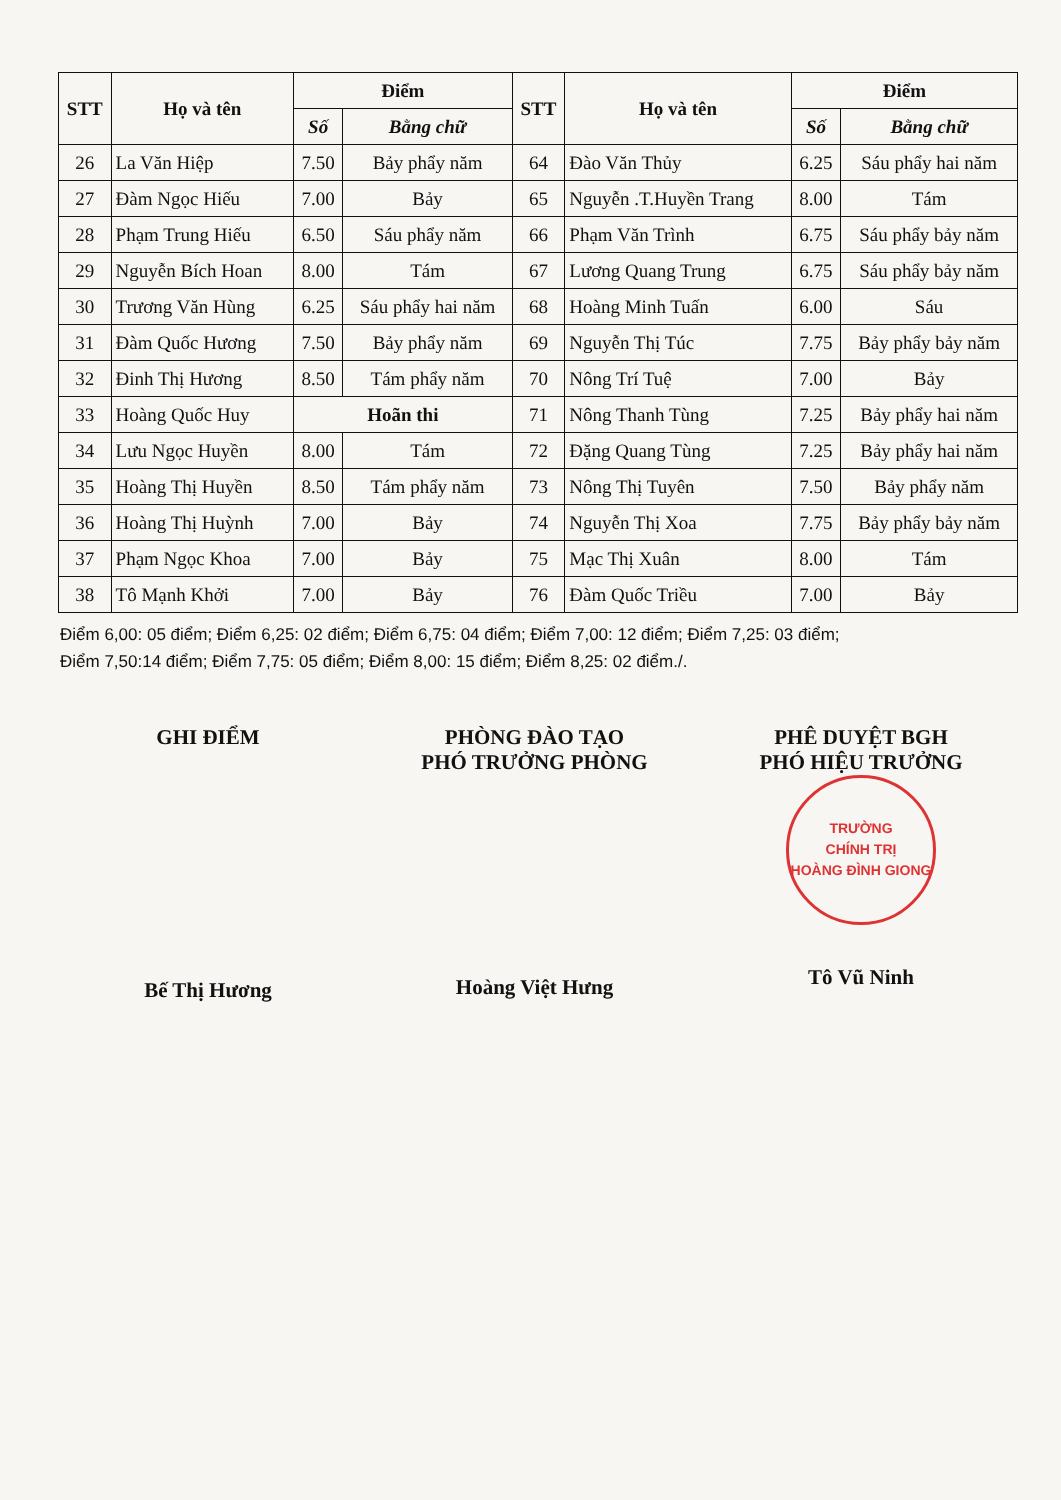| STT | Họ và tên | Điểm | | STT | Họ và tên | Điểm | |
| --- | --- | --- | --- | --- | --- | --- | --- |
| | | Số | Bằng chữ | | | Số | Bằng chữ |
| 26 | La Văn Hiệp | 7.50 | Bảy phẩy năm | 64 | Đào Văn Thủy | 6.25 | Sáu phẩy hai năm |
| 27 | Đàm Ngọc Hiếu | 7.00 | Bảy | 65 | Nguyễn .T.Huyền Trang | 8.00 | Tám |
| 28 | Phạm Trung Hiếu | 6.50 | Sáu phẩy năm | 66 | Phạm Văn Trình | 6.75 | Sáu phẩy bảy năm |
| 29 | Nguyễn Bích Hoan | 8.00 | Tám | 67 | Lương Quang Trung | 6.75 | Sáu phẩy bảy năm |
| 30 | Trương Văn Hùng | 6.25 | Sáu phẩy hai năm | 68 | Hoàng Minh Tuấn | 6.00 | Sáu |
| 31 | Đàm Quốc Hương | 7.50 | Bảy phẩy năm | 69 | Nguyễn Thị Túc | 7.75 | Bảy phẩy bảy năm |
| 32 | Đinh Thị Hương | 8.50 | Tám phẩy năm | 70 | Nông Trí Tuệ | 7.00 | Bảy |
| 33 | Hoàng Quốc Huy | Hoãn thi | | 71 | Nông Thanh Tùng | 7.25 | Bảy phẩy hai năm |
| 34 | Lưu Ngọc Huyền | 8.00 | Tám | 72 | Đặng Quang Tùng | 7.25 | Bảy phẩy hai năm |
| 35 | Hoàng Thị Huyền | 8.50 | Tám phẩy năm | 73 | Nông Thị Tuyên | 7.50 | Bảy phẩy năm |
| 36 | Hoàng Thị Huỳnh | 7.00 | Bảy | 74 | Nguyễn Thị Xoa | 7.75 | Bảy phẩy bảy năm |
| 37 | Phạm Ngọc Khoa | 7.00 | Bảy | 75 | Mạc Thị Xuân | 8.00 | Tám |
| 38 | Tô Mạnh Khởi | 7.00 | Bảy | 76 | Đàm Quốc Triều | 7.00 | Bảy |
Điểm 6,00: 05 điểm; Điểm 6,25: 02 điểm; Điểm 6,75: 04 điểm; Điểm 7,00: 12 điểm; Điểm 7,25: 03 điểm;
Điểm 7,50:14 điểm; Điểm 7,75: 05 điểm; Điểm 8,00: 15 điểm; Điểm 8,25: 02 điểm./.
GHI ĐIỂM
Bế Thị Hương
PHÒNG ĐÀO TẠO
PHÓ TRƯỞNG PHÒNG
Hoàng Việt Hưng
PHÊ DUYỆT BGH
PHÓ HIỆU TRƯỞNG
TRƯỜNG
CHÍNH TRỊ
HOÀNG ĐÌNH GIONG
Tô Vũ Ninh